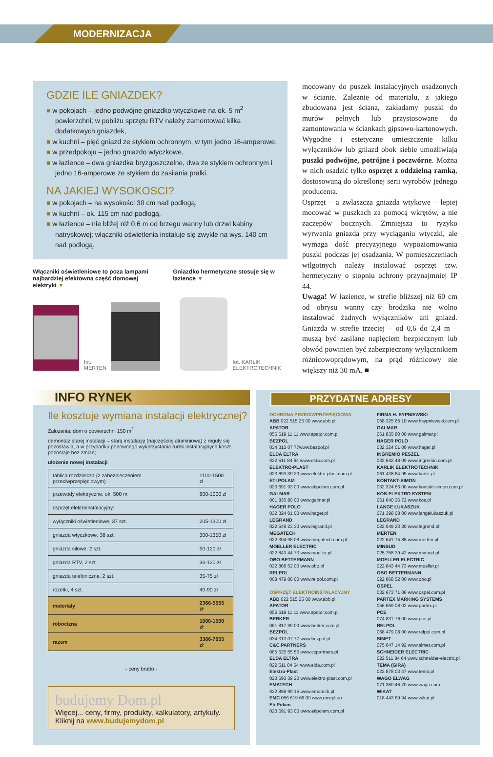MODERNIZACJA
GDZIE ILE GNIAZDEK?
■ w pokojach – jedno podwójne gniazdko wtyczkowe na ok. 5 m<sup>2</sup> powierzchni; w pobliżu sprzętu RTV należy zamontować kilka dodatkowych gniazdek,
■ w kuchni – pięć gniazd ze stykiem ochronnym, w tym jedno 16-amperowe,
■ w przedpokoju – jedno gniazdo wtyczkowe,
■ w łazience – dwa gniazdka bryzgoszczelne, dwa ze stykiem ochronnym i jedno 16-amperowe ze stykiem do zasilania pralki.
NA JAKIEJ WYSOKOSCI?
■ w pokojach – na wysokości 30 cm nad podłogą,
■ w kuchni – ok. 115 cm nad podłogą,
■ w łazience – nie bliżej niż 0,6 m od brzegu wanny lub drzwi kabiny natryskowej; włączniki oświetlenia instaluje się zwykle na wys. 140 cm nad podłogą.
Włączniki oświetleniowe to poza lampami najbardziej efektowna część domowej elektryki ▼
Gniazdko hermetyczne stosuje się w łazience ▼
fot. MERTEN
fot. KARLIK ELEKTROTECHNIK
mocowany do puszek instalacyjnych osadzonych w ścianie. Zależnie od materiału, z jakiego zbudowana jest ściana, zakładamy puszki do murów pełnych lub przystosowane do zamontowania w ściankach gipsowo-kartonowych. Wygodne i estetyczne umieszczenie kilku wyłączników lub gniazd obok siebie umożliwiają puszki podwójne, potrójne i poczwórne. Można w nich osadzić tylko osprzęt z oddzielną ramką, dostosowaną do określonej serii wyrobów jednego producenta.
Osprzęt – a zwłaszcza gniazda wtykowe – lepiej mocować w puszkach za pomocą wkrętów, a nie zaczepów bocznych. Zmniejsza to ryzyko wyrwania gniazda przy wyciąganiu wtyczki, ale wymaga dość precyzyjnego wypoziomowania puszki podczas jej osadzania. W pomieszczeniach wilgotnych należy instalować osprzęt tzw. hermetyczny o stopniu ochrony przynajmniej IP 44.
Uwaga! W łazience, w strefie bliższej niż 60 cm od obrysu wanny czy brodzika nie wolno instalować żadnych wyłączników ani gniazd. Gniazda w strefie trzeciej – od 0,6 do 2,4 m – muszą być zasilane napięciem bezpiecznym lub obwód powinien być zabezpieczony wyłącznikiem różnicowoprądowym, na prąd różnicowy nie większy niż 30 mA. ■
INFO RYNEK
Ile kosztuje wymiana instalacji elektrycznej?
Założenia: dom o powierzchni 150 m<sup>2</sup>
demontaż starej instalacji – starą instalację (najczęściej aluminiową) z reguły się pozostawia, a w przypadku ponownego wykorzystania rurek instalacyjnych koszt pozostaje bez zmian;
ułożenie nowej instalacji
| tablica rozdzielcza (z zabezpieczeniem przeciwprzepięciowym) | 1100-1500 zł |
| przewody elektryczne, ok. 500 m | 600-1000 zł |
| osprzęt elektroinstalacyjny: | |
| wyłączniki oświetleniowe, 37 szt. | 205-1300 zł |
| gniazda wtyczkowe, 38 szt. | 300-1350 zł |
| gniazda siłowe, 2 szt. | 50-120 zł |
| gniazda RTV, 2 szt. | 36-120 zł |
| gniazda telefoniczne, 2 szt. | 35-75 zł |
| rozetki, 4 szt. | 40-90 zł |
| materiały | 2366-5555 zł |
| robocizna | 1000-1500 zł |
| razem | 3366-7055 zł |
- ceny brutto -
budujemy Dom.pl
Więcej... ceny, firmy, produkty, kalkulatory, artykuły.
Kliknij na www.budujemydom.pl
PRZYDATNE ADRESY
OCHRONA PRZECIWPRZEPIĘCIOWA
ABB 022 515 25 00 www.abb.pl
APATOR
056 619 11 11 www.apator.com.pl
BEZPOL
034 313 07 77www.bezpol.pl
ELDA ELTRA
022 511 84 64 www.elda.com.pl
ELEKTRO-PLAST
023 693 39 20 www.elektro-plast.com.pl
ETI POLAM
023 691 93 00 www.etipolam.com.pl
GALMAR
061 835 80 00 www.galmar.pl
HAGER POLO
032 324 01 00 www.hager.pl
LEGRAND
022 549 23 30 www.legrand.pl
MEGATECH
022 304 98 08 www.megatech.com.pl
MOELLER ELECTRIC
022 843 44 73 www.moeller.pl
OBO BETTERMANN
022 868 52 00 www.obo.pl
RELPOL
068 479 08 00 www.relpol.com.pl
OSPRZĘT ELEKTROINSTALACYJNY
ABB 022 515 25 00 www.abb.pl
APATOR
056 619 11 11 www.apator.com.pl
BERKER
061 817 99 00 www.berker.com.pl
BEZPOL
034 313 07 77 www.bezpol.pl
C&C PARTNERS
065 525 55 55 www.ccpartners.pl
ELDA ELTRA
022 511 84 64 www.elda.com.pl
Elektro-Plast
023 693 39 20 www.elektro-plast.com.pl
EMATECH
022 856 99 15 www.ematech.pl
EMC 056 619 66 00 www.emcpl.eu
Eti Polam
023 691 93 00 www.etipolam.com.pl
FIRMA H. SYPNIEWSKI
068 325 66 10 www.hsypniewski.com.pl
GALMAR
061 835 80 00 www.galmar.pl
HAGER POLO
032 324 01 00 www.hager.pl
INGREMIO PESZEL
032 642 48 09 www.ingremio.com.pl
KARLIK ELEKTROTECHNIK
061 438 64 95 www.karlik.pl
KONTAKT-SIMON
032 324 63 00 www.kontakt-simon.com.pl
KOS-ELEKTRO SYSTEM
061 640 36 72 www.kos.pl
LANGE ŁUKASZUK
071 398 08 00 www.langelukaszuk.pl
LEGRAND
022 549 23 30 www.legrand.pl
MERTEN
022 641 75 85 www.merten.pl
MINBUD
025 758 39 42 www.minbud.pl
MOELLER ELECTRIC
022 843 44 73 www.moeller.pl
OBO BETTERMANN
022 868 52 00 www.obo.pl
OSPEL
032 673 71 06 www.ospel.com.pl
PARTEX MARKING SYSTEMS
056 659 08 02 www.partex.pl
PCE
074 831 76 00 www.pce.pl
RELPOL
068 479 08 00 www.relpol.com.pl
SIMET
075 647 14 92 www.simet.com.pl
SCHNEIDER ELECTRIC
022 511 84 64 www.schneider-electric.pl
TEMA (GIRA)
022 878 03 47 www.tema.pl
WAGO ELWAG
071 360 46 70 www.wago.com
WIKAT
018 443 69 94 www.wikat.pl